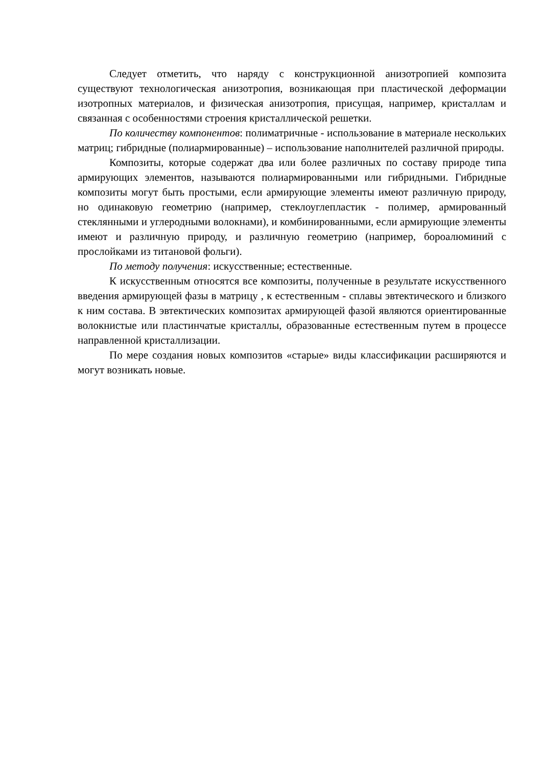Следует отметить, что наряду с конструкционной анизотропией композита существуют технологическая анизотропия, возникающая при пластической деформации изотропных материалов, и физическая анизотропия, присущая, например, кристаллам и связанная с особенностями строения кристаллической решетки.
По количеству компонентов: полиматричные - использование в материале нескольких матриц; гибридные (полиармированные) – использование наполнителей различной природы.
Композиты, которые содержат два или более различных по составу природе типа армирующих элементов, называются полиармированными или гибридными. Гибридные композиты могут быть простыми, если армирующие элементы имеют различную природу, но одинаковую геометрию (например, стеклоуглепластик - полимер, армированный стеклянными и углеродными волокнами), и комбинированными, если армирующие элементы имеют и различную природу, и различную геометрию (например, бороалюминий с прослойками из титановой фольги).
По методу получения: искусственные; естественные.
К искусственным относятся все композиты, полученные в результате искусственного введения армирующей фазы в матрицу , к естественным - сплавы эвтектического и близкого к ним состава. В эвтектических композитах армирующей фазой являются ориентированные волокнистые или пластинчатые кристаллы, образованные естественным путем в процессе направленной кристаллизации.
По мере создания новых композитов «старые» виды классификации расширяются и могут возникать новые.